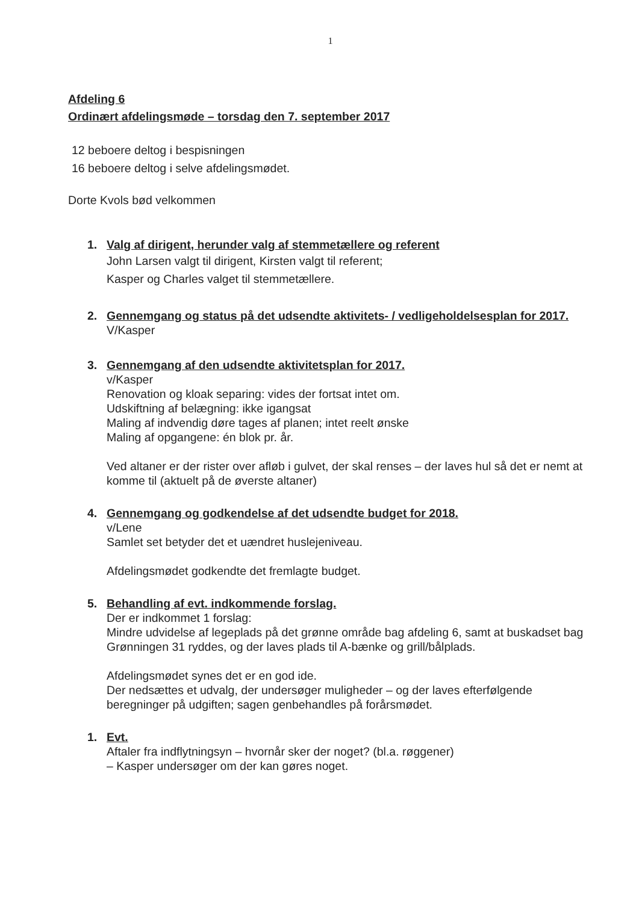1
Afdeling 6
Ordinært afdelingsmøde – torsdag den 7. september 2017
12 beboere deltog i bespisningen
16 beboere deltog i selve afdelingsmødet.
Dorte Kvols bød velkommen
1. Valg af dirigent, herunder valg af stemmetællere og referent
John Larsen valgt til dirigent, Kirsten valgt til referent;
Kasper og Charles valget til stemmetællere.
2. Gennemgang og status på det udsendte aktivitets- / vedligeholdelsesplan for 2017.
V/Kasper
3. Gennemgang af den udsendte aktivitetsplan for 2017.
v/Kasper
Renovation og kloak separing: vides der fortsat intet om.
Udskiftning af belægning: ikke igangsat
Maling af indvendig døre tages af planen; intet reelt ønske
Maling af opgangene: én blok pr. år.
Ved altaner er der rister over afløb i gulvet, der skal renses – der laves hul så det er nemt at komme til (aktuelt på de øverste altaner)
4. Gennemgang og godkendelse af det udsendte budget for 2018.
v/Lene
Samlet set betyder det et uændret huslejeniveau.
Afdelingsmødet godkendte det fremlagte budget.
5. Behandling af evt. indkommende forslag.
Der er indkommet 1 forslag:
Mindre udvidelse af legeplads på det grønne område bag afdeling 6, samt at buskadset bag Grønningen 31 ryddes, og der laves plads til A-bænke og grill/bålplads.
Afdelingsmødet synes det er en god ide.
Der nedsættes et udvalg, der undersøger muligheder – og der laves efterfølgende beregninger på udgiften; sagen genbehandles på forårsmødet.
1. Evt.
Aftaler fra indflytningsyn – hvornår sker der noget? (bl.a. røggener)
– Kasper undersøger om der kan gøres noget.